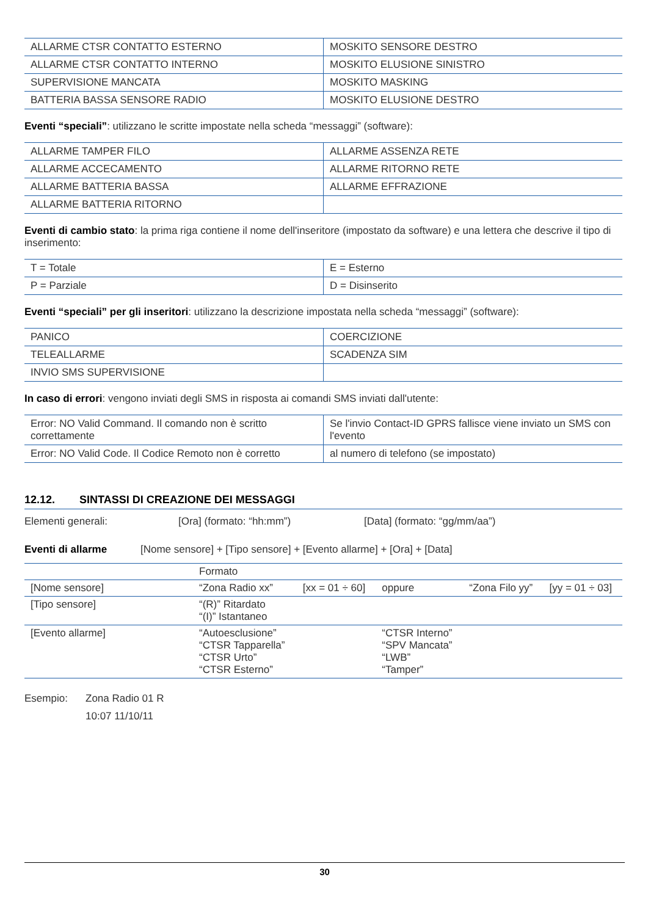| ALLARME CTSR CONTATTO ESTERNO | MOSKITO SENSORE DESTRO |
| ALLARME CTSR CONTATTO INTERNO | MOSKITO ELUSIONE SINISTRO |
| SUPERVISIONE MANCATA | MOSKITO MASKING |
| BATTERIA BASSA SENSORE RADIO | MOSKITO ELUSIONE DESTRO |
Eventi “speciali”: utilizzano le scritte impostate nella scheda “messaggi” (software):
| ALLARME TAMPER FILO | ALLARME ASSENZA RETE |
| ALLARME ACCECAMENTO | ALLARME RITORNO RETE |
| ALLARME BATTERIA BASSA | ALLARME EFFRAZIONE |
| ALLARME BATTERIA RITORNO | |
Eventi di cambio stato: la prima riga contiene il nome dell'inseritore (impostato da software) e una lettera che descrive il tipo di inserimento:
| T = Totale | E = Esterno |
| P = Parziale | D = Disinserito |
Eventi “speciali” per gli inseritori: utilizzano la descrizione impostata nella scheda “messaggi” (software):
| PANICO | COERCIZIONE |
| TELEALLARME | SCADENZA SIM |
| INVIO SMS SUPERVISIONE | |
In caso di errori: vengono inviati degli SMS in risposta ai comandi SMS inviati dall'utente:
| Error: NO Valid Command. Il comando non è scritto correttamente | Se l'invio Contact-ID GPRS fallisce viene inviato un SMS con l'evento |
| Error: NO Valid Code. Il Codice Remoto non è corretto | al numero di telefono (se impostato) |
12.12. SINTASSI DI CREAZIONE DEI MESSAGGI
Elementi generali: [Ora] (formato: “hh:mm”) [Data] (formato: “gg/mm/aa”)
Eventi di allarme [Nome sensore] + [Tipo sensore] + [Evento allarme] + [Ora] + [Data]
| | Formato | | | | |
| [Nome sensore] | “Zona Radio xx” | [xx = 01 ÷ 60] | oppure | “Zona Filo yy” | [yy = 01 ÷ 03] |
| [Tipo sensore] | “(R)” Ritardato “(I)” Istantaneo | | | | |
| [Evento allarme] | “Autoesclusione” “CTSR Tapparella” “CTSR Urto” “CTSR Esterno” | | “CTSR Interno” “SPV Mancata” “LWB” “Tamper” | | |
Esempio: Zona Radio 01 R
10:07 11/10/11
30